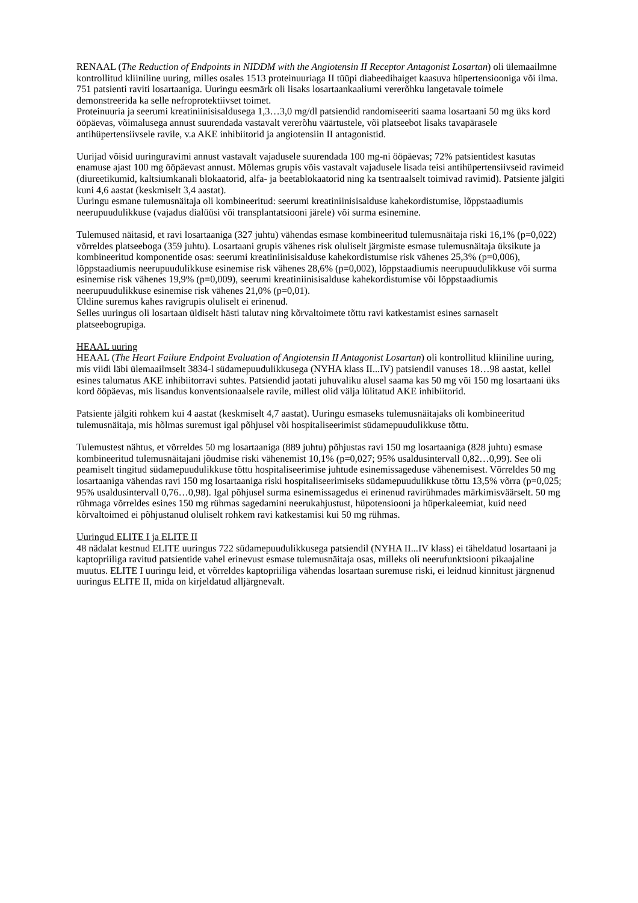RENAAL (The Reduction of Endpoints in NIDDM with the Angiotensin II Receptor Antagonist Losartan) oli ülemaailmne kontrollitud kliiniline uuring, milles osales 1513 proteinuuriaga II tüüpi diabeedihaiget kaasuva hüpertensiooniga või ilma. 751 patsienti raviti losartaaniga. Uuringu eesmärk oli lisaks losartaankaaliumi vererõhku langetavale toimele demonstreerida ka selle nefroprotektiivset toimet.
Proteinuuria ja seerumi kreatiniinisisaldusega 1,3…3,0 mg/dl patsiendid randomiseeriti saama losartaani 50 mg üks kord ööpäevas, võimalusega annust suurendada vastavalt vererõhu väärtustele, või platseebot lisaks tavapärasele antihüpertensiivsele ravile, v.a AKE inhibiitorid ja angiotensiin II antagonistid.
Uurijad võisid uuringuravimi annust vastavalt vajadusele suurendada 100 mg-ni ööpäevas; 72% patsientidest kasutas enamuse ajast 100 mg ööpäevast annust. Mõlemas grupis võis vastavalt vajadusele lisada teisi antihüpertensiivseid ravimeid (diureetikumid, kaltsiumkanali blokaatorid, alfa- ja beetablokaatorid ning ka tsentraalselt toimivad ravimid). Patsiente jälgiti kuni 4,6 aastat (keskmiselt 3,4 aastat).
Uuringu esmane tulemusnäitaja oli kombineeritud: seerumi kreatiniinisisalduse kahekordistumise, lõppstaadiumis neerupuudulikkuse (vajadus dialüüsi või transplantatsiooni järele) või surma esinemine.
Tulemused näitasid, et ravi losartaaniga (327 juhtu) vähendas esmase kombineeritud tulemusnäitaja riski 16,1% (p=0,022) võrreldes platseeboga (359 juhtu). Losartaani grupis vähenes risk oluliselt järgmiste esmase tulemusnäitaja üksikute ja kombineeritud komponentide osas: seerumi kreatiniinisisalduse kahekordistumise risk vähenes 25,3% (p=0,006), lõppstaadiumis neerupuudulikkuse esinemise risk vähenes 28,6% (p=0,002), lõppstaadiumis neerupuudulikkuse või surma esinemise risk vähenes 19,9% (p=0,009), seerumi kreatiniinisisalduse kahekordistumise või lõppstaadiumis neerupuudulikkuse esinemise risk vähenes 21,0% (p=0,01).
Üldine suremus kahes ravigrupis oluliselt ei erinenud.
Selles uuringus oli losartaan üldiselt hästi talutav ning kõrvaltoimete tõttu ravi katkestamist esines sarnaselt platseebogrupiga.
HEAAL uuring
HEAAL (The Heart Failure Endpoint Evaluation of Angiotensin II Antagonist Losartan) oli kontrollitud kliiniline uuring, mis viidi läbi ülemaailmselt 3834-l südamepuudulikkusega (NYHA klass II...IV) patsiendil vanuses 18…98 aastat, kellel esines talumatus AKE inhibiitorravi suhtes. Patsiendid jaotati juhuvaliku alusel saama kas 50 mg või 150 mg losartaani üks kord ööpäevas, mis lisandus konventsionaalsele ravile, millest olid välja lülitatud AKE inhibiitorid.
Patsiente jälgiti rohkem kui 4 aastat (keskmiselt 4,7 aastat). Uuringu esmaseks tulemusnäitajaks oli kombineeritud tulemusnäitaja, mis hõlmas suremust igal põhjusel või hospitaliseerimist südamepuudulikkuse tõttu.
Tulemustest nähtus, et võrreldes 50 mg losartaaniga (889 juhtu) põhjustas ravi 150 mg losartaaniga (828 juhtu) esmase kombineeritud tulemusnäitajani jõudmise riski vähenemist 10,1% (p=0,027; 95% usaldusintervall 0,82…0,99). See oli peamiselt tingitud südamepuudulikkuse tõttu hospitaliseerimise juhtude esinemissageduse vähenemisest. Võrreldes 50 mg losartaaniga vähendas ravi 150 mg losartaaniga riski hospitaliseerimiseks südamepuudulikkuse tõttu 13,5% võrra (p=0,025; 95% usaldusintervall 0,76…0,98). Igal põhjusel surma esinemissagedus ei erinenud ravirühmades märkimisväärselt. 50 mg rühmaga võrreldes esines 150 mg rühmas sagedamini neerukahjustust, hüpotensiooni ja hüperkaleemiat, kuid need kõrvaltoimed ei põhjustanud oluliselt rohkem ravi katkestamisi kui 50 mg rühmas.
Uuringud ELITE I ja ELITE II
48 nädalat kestnud ELITE uuringus 722 südamepuudulikkusega patsiendil (NYHA II...IV klass) ei täheldatud losartaani ja kaptopriiliga ravitud patsientide vahel erinevust esmase tulemusnäitaja osas, milleks oli neerufunktsiooni pikaajaline muutus. ELITE I uuringu leid, et võrreldes kaptopriiliga vähendas losartaan suremuse riski, ei leidnud kinnitust järgnenud uuringus ELITE II, mida on kirjeldatud alljärgnevalt.